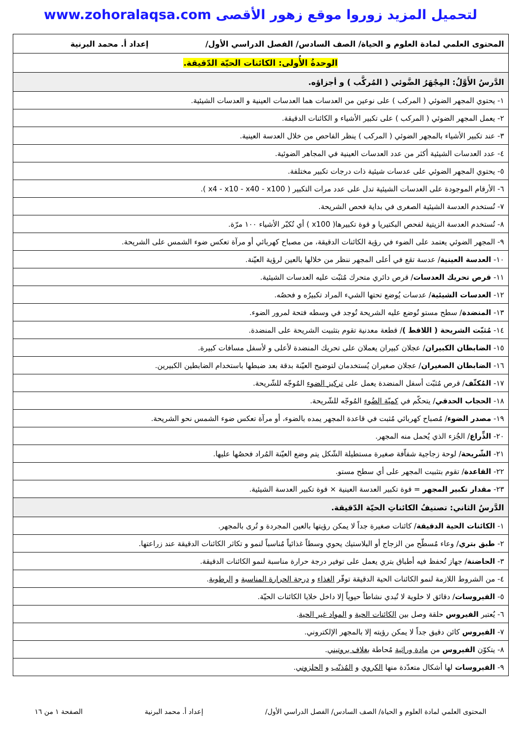لتحميل المزيد زوروا موقع زهور الأقصى www.zohoralaqsa.com
| المحتوى العلمي لمادة العلوم و الحياة/ الصف السادس/ الفصل الدراسي الأول/ إعداد أ. محمد البرنية |
| الوحدةُ الأُولى: الكائنات الحيّة الدّقيقة. |
| الدَّرسُ الأَوَّلُ: المِجْهَرُ الضَّوئي ( المُركَّب ) و أجزاؤه. |
| ١- يحتوي المجهر الضوئي ( المركب ) على نوعين من العدسات هما العدسات العينية و العدسات الشيئية. |
| ٢- يعمل المجهر الضوئي ( المركب ) على تكبير الأشياء و الكائنات الدقيقة. |
| ٣- عند تكبير الأشياء بالمجهر الضوئي ( المركب ) ينظر الفاحص من خلال العدسة العينية. |
| ٤- عدد العدسات الشيئية أكثر من عدد العدسات العينية في المجاهر الضوئية. |
| ٥- يحتوي المجهر الضوئي على عدسات شيئية ذات درجات تكبير مختلفة. |
| ٦- الأرقام الموجودة على العدسات الشيئية تدل على عدد مرات التكبير ( x4 - x10 - x40 - x100 ). |
| ٧- تُستخدم العدسة الشيئية الصغرى في بداية فحص الشريحة. |
| ٨- تُستخدم العدسة الزيتية لفحص البكتيريا و قوة تكبيرها( x100 ) أي تُكبّر الأشياء ١٠٠ مرّة. |
| ٩- المجهر الضوئي يعتمد على الضوء في رؤية الكائنات الدقيقة، من مصباح كهربائي أو مرآة تعكس ضوء الشمس على الشريحة. |
| ١٠- العدسة العينية / عدسة تقع في أعلى المجهر ننظر من خلالها بالعين لرؤية العيّنة. |
| ١١- قرص تحريك العدسات / قرص دائري متحرك مُثبّت عليه العدسات الشيئية. |
| ١٢- العدسات الشيئية / عدسات يُوضع تحتها الشيء المراد تكبيرُه و فحصُه. |
| ١٣- المنضدة / سطح مستو تُوضع عليه الشريحة تُوجد في وسطه فتحة لمرور الضوء. |
| ١٤- مُثبّت الشريحة ( اللاقط ) / قطعة معدنية تقوم بتثبيت الشريحة على المنضدة. |
| ١٥- الضابطان الكبيران / عجلان كبيران يعملان على تحريك المنضدة لأعلى و لأسفل مسافات كبيرة. |
| ١٦- الضابطان الصغيران / عجلان صغيران يُستخدمان لتوضيح العيّنة بدقة بعد ضبطها باستخدام الضابطين الكبيرين. |
| ١٧- المُكثّف / قرص مُثبّت أسفل المنضدة يعمل على تركيز الضوء المُوجّه للشّريحة. |
| ١٨- الحجاب الحدقي / يتحكّم في كميّة الضُوء المُوجّه للشّريحة. |
| ١٩- مصدر الضوء / مُصباح كهربائي مُثبت في قاعدة المجهر يمده بالضوء، أو مرآة تعكس ضوء الشمس نحو الشريحة. |
| ٢٠- الذِّراع / الجُزء الذي يُحمل منه المجهر. |
| ٢١- الشّريحة / لوحة زجاجية شفاّفة صغيرة مستطيلة الشّكل يتم وضع العيّنة المُراد فحصُها عليها. |
| ٢٢- القاعدة / تقوم بتثبيت المجهر على أي سطح مستو. |
| ٢٣- مقدار تكبير المجهر = قوة تكبير العدسة العينية × قوة تكبير العدسة الشيئية. |
| الدَّرسُ الثاني: تصنيفُ الكائناتِ الحيّة الدّقيقة. |
| ١- الكائنات الحية الدقيقة / كائنات صغيرة جداً لا يمكن رؤيتها بالعين المجردة و تُرى بالمجهر. |
| ٢- طبق بتري / وعاء مُسطّح من الزجاج أو البلاستيك يحوي وسطاً غذائياً مُناسباً لنمو و تكاثر الكائنات الدقيقة عند زراعتها. |
| ٣- الحاضنة / جهاز تُحفظ فيه أطباق بتري يعمل على توفير درجة حرارة مناسبة لنمو الكائنات الدقيقة. |
| ٤- من الشروط اللازمة لنمو الكائنات الحية الدقيقة توفّر الغذاء و درجة الحرارة المناسبة و الرطوبة . |
| ٥- الفيروسات / دقائق لا خلوية لا تُبدي نشاطاً حيوياً إلا داخل خلايا الكائنات الحيّة. |
| ٦- يُعتبر الفيروس حلقة وصل بين الكائنات الحية و المواد غير الحية . |
| ٧- الفيروس كائن دقيق جداً لا يمكن رؤيته إلا بالمجهر الإلكتروني. |
| ٨- يتكوّن الفيروس من مادة وراثية مُحاطة بغلاف بروتيني . |
| ٩- الفيروسات لها أشكال متعدّدة منها الكروي و المُذنّب و الحلزوني . |
المحتوى العلمي لمادة العلوم و الحياة/ الصف السادس/ الفصل الدراسي الأول/ إعداد أ. محمد البرنية الصفحة ١ من ١٦